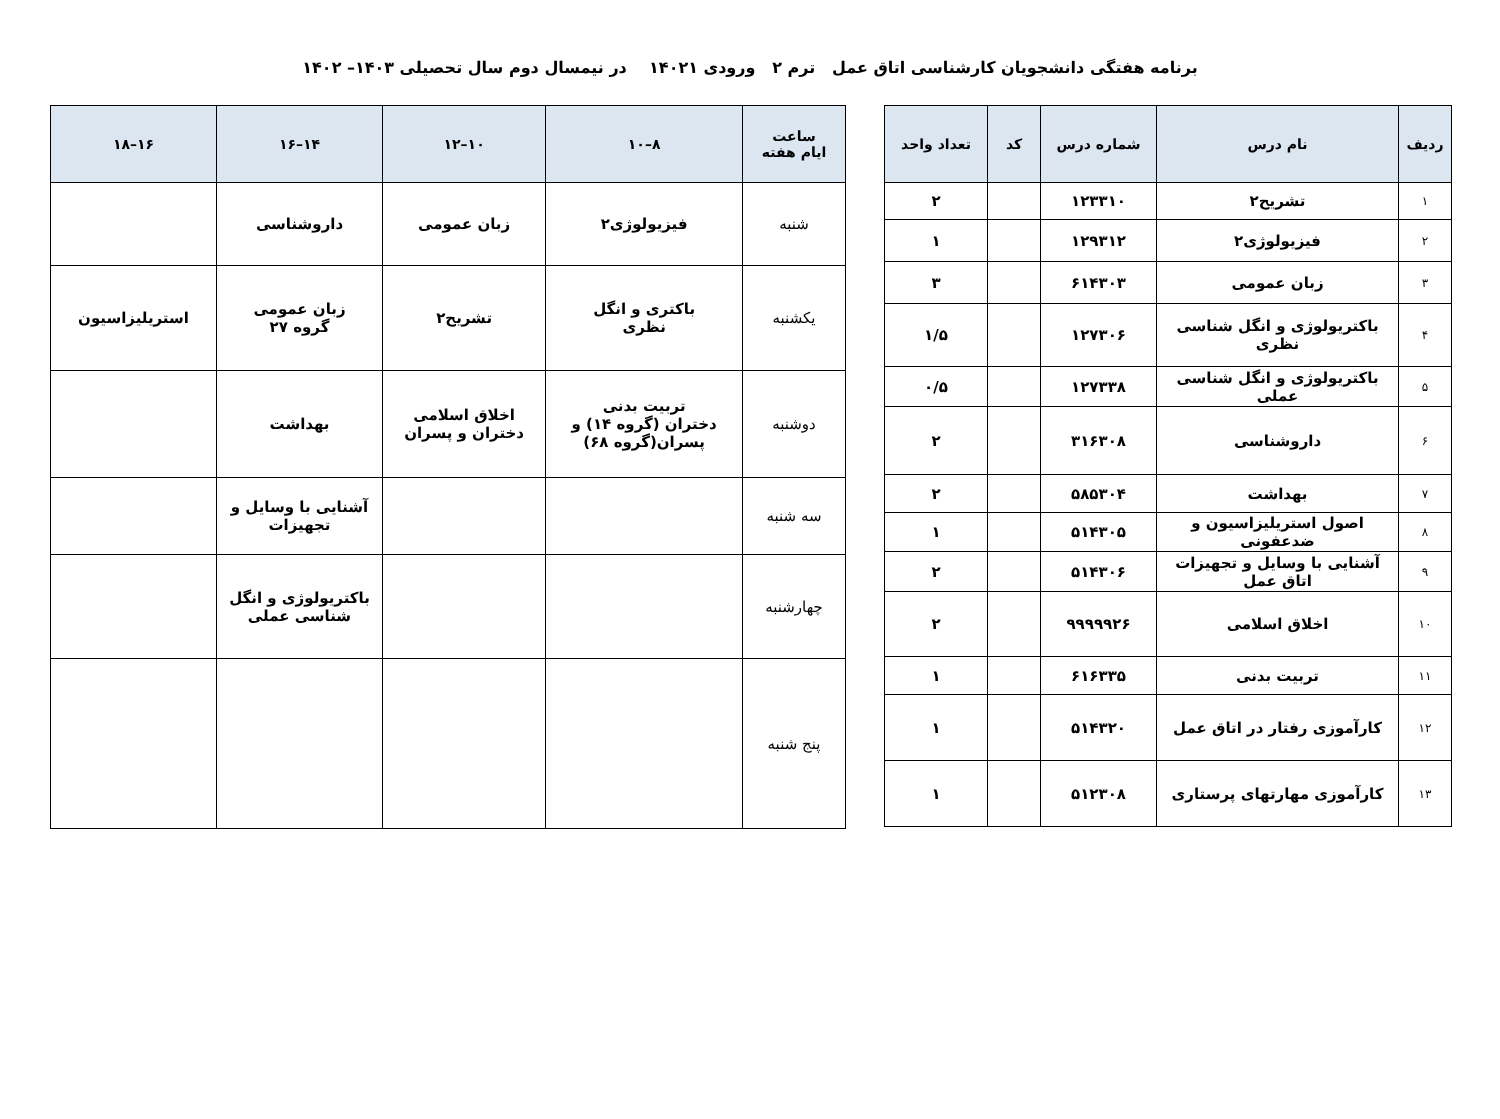برنامه هفتگی دانشجویان کارشناسی اتاق عمل ترم ۲ ورودی ۱۴۰۲۱ در نیمسال دوم سال تحصیلی ۱۴۰۳– ۱۴۰۲
| ردیف | نام درس | شماره درس | کد | تعداد واحد |
| --- | --- | --- | --- | --- |
| ۱ | تشریح۲ | ۱۲۳۳۱۰ | | ۲ |
| ۲ | فیزیولوژی۲ | ۱۲۹۳۱۲ | | ۱ |
| ۳ | زبان عمومی | ۶۱۴۳۰۳ | | ۳ |
| ۴ | باکتریولوژی و انگل شناسی نظری | ۱۲۷۳۰۶ | | ۱/۵ |
| ۵ | باکتریولوژی و انگل شناسی عملی | ۱۲۷۳۳۸ | | ۰/۵ |
| ۶ | داروشناسی | ۳۱۶۳۰۸ | | ۲ |
| ۷ | بهداشت | ۵۸۵۳۰۴ | | ۲ |
| ۸ | اصول استریلیزاسیون و ضدعفونی | ۵۱۴۳۰۵ | | ۱ |
| ۹ | آشنایی با وسایل و تجهیزات اتاق عمل | ۵۱۴۳۰۶ | | ۲ |
| ۱۰ | اخلاق اسلامی | ۹۹۹۹۹۲۶ | | ۲ |
| ۱۱ | تربیت بدنی | ۶۱۶۳۳۵ | | ۱ |
| ۱۲ | کارآموزی رفتار در اتاق عمل | ۵۱۴۳۲۰ | | ۱ |
| ۱۳ | کارآموزی مهارتهای پرستاری | ۵۱۲۳۰۸ | | ۱ |
| ساعت ایام هفته | ۸–۱۰ | ۱۰–۱۲ | ۱۴–۱۶ | ۱۶–۱۸ |
| --- | --- | --- | --- | --- |
| شنبه | فیزیولوژی۲ | زبان عمومی | داروشناسی | |
| یکشنبه | باکتری و انگل نظری | تشریح۲ | زبان عمومی گروه ۲۷ | استریلیزاسیون |
| دوشنبه | تربیت بدنی دختران (گروه ۱۴) و پسران(گروه ۶۸) | اخلاق اسلامی دختران و پسران | بهداشت | |
| سه شنبه | | | آشنایی با وسایل و تجهیزات | |
| چهارشنبه | | | باکتریولوژی و انگل شناسی عملی | |
| پنج شنبه | | | | |